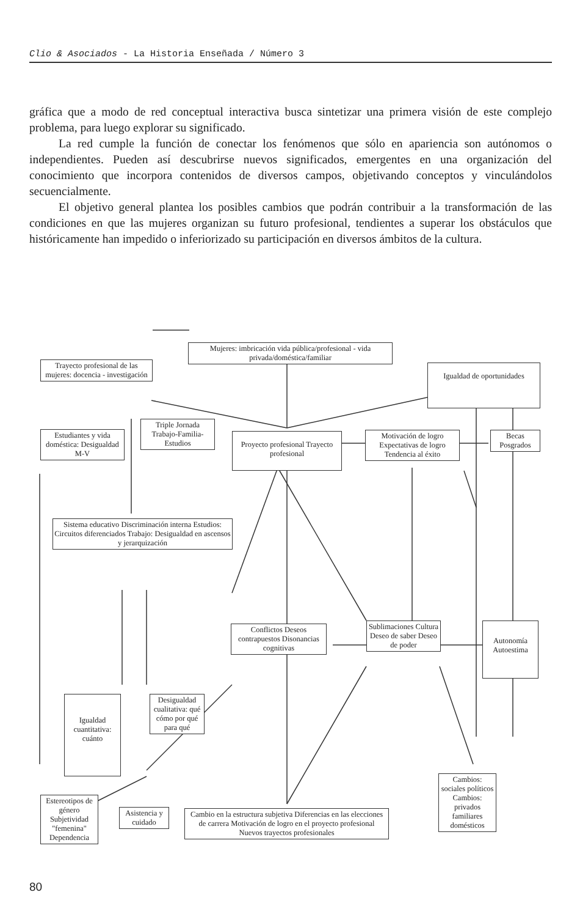Clio & Asociados - La Historia Enseñada / Número 3
gráfica que a modo de red conceptual interactiva busca sintetizar una primera visión de este complejo problema, para luego explorar su significado.
La red cumple la función de conectar los fenómenos que sólo en apariencia son autónomos o independientes. Pueden así descubrirse nuevos significados, emergentes en una organización del conocimiento que incorpora contenidos de diversos campos, objetivando conceptos y vinculándolos secuencialmente.
El objetivo general plantea los posibles cambios que podrán contribuir a la transformación de las condiciones en que las mujeres organizan su futuro profesional, tendientes a superar los obstáculos que históricamente han impedido o inferiorizado su participación en diversos ámbitos de la cultura.
Mujeres: imbricación vida pública/profesional - vida privada/doméstica/familiar
Trayecto profesional de las mujeres: docencia - investigación
Igualdad de oportunidades
Estudiantes y vida doméstica: Desigualdad M-V
Triple Jornada Trabajo-Familia-Estudios
Proyecto profesional Trayecto profesional
Motivación de logro Expectativas de logro Tendencia al éxito
Becas Posgrados
Sistema educativo Discriminación interna Estudios: Circuitos diferenciados Trabajo: Desigualdad en ascensos y jerarquización
Conflictos Deseos contrapuestos Disonancias cognitivas
Sublimaciones Cultura Deseo de saber Deseo de poder
Autonomía Autoestima
Igualdad cuantitativa: cuánto
Desigualdad cualitativa: qué cómo por qué para qué
Cambios: sociales políticos Cambios: privados familiares domésticos
Estereotipos de género Subjetividad "femenina" Dependencia
Asistencia y cuidado
Cambio en la estructura subjetiva Diferencias en las elecciones de carrera Motivación de logro en el proyecto profesional Nuevos trayectos profesionales
80